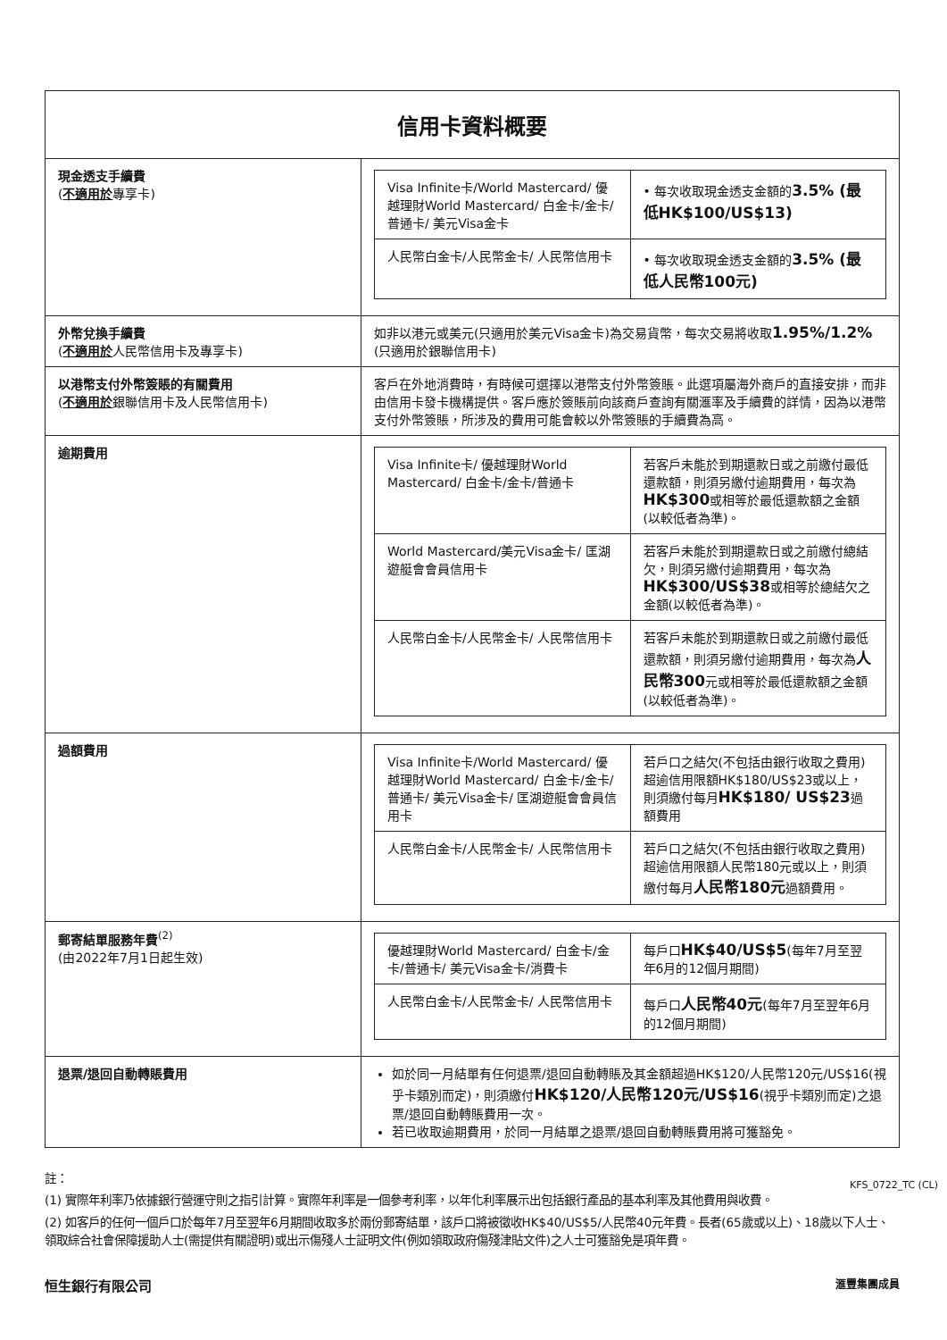| 信用卡資料概要 | |
| --- | --- |
| 現金透支手續費 ( 不適用於 專享卡) | / Visa Infinite卡/World Mastercard/ 優越理財World Mastercard/ 白金卡/金卡/普通卡/ 美元Visa金卡 / • 每次收取現金透支金額的 3.5% (最低HK$100/US$13) / / 人民幣白金卡/人民幣金卡/ 人民幣信用卡 / • 每次收取現金透支金額的 3.5% (最低人民幣100元) / |
| 外幣兌換手續費 ( 不適用於 人民幣信用卡及專享卡) | 如非以港元或美元(只適用於美元Visa金卡)為交易貨幣，每次交易將收取 1.95%/1.2% (只適用於銀聯信用卡) |
| 以港幣支付外幣簽賬的有關費用 ( 不適用於 銀聯信用卡及人民幣信用卡) | 客戶在外地消費時，有時候可選擇以港幣支付外幣簽賬。此選項屬海外商戶的直接安排，而非由信用卡發卡機構提供。客戶應於簽賬前向該商戶查詢有關滙率及手續費的詳情，因為以港幣支付外幣簽賬，所涉及的費用可能會較以外幣簽賬的手續費為高。 |
| 逾期費用 | / Visa Infinite卡/ 優越理財World Mastercard/ 白金卡/金卡/普通卡 / 若客戶未能於到期還款日或之前繳付最低還款額，則須另繳付逾期費用，每次為 HK$300 或相等於最低還款額之金額(以較低者為準)。 / / World Mastercard/美元Visa金卡/ 匡湖遊艇會會員信用卡 / 若客戶未能於到期還款日或之前繳付總結欠，則須另繳付逾期費用，每次為 HK$300/US$38 或相等於總結欠之金額(以較低者為準)。 / / 人民幣白金卡/人民幣金卡/ 人民幣信用卡 / 若客戶未能於到期還款日或之前繳付最低還款額，則須另繳付逾期費用，每次為 人民幣300 元或相等於最低還款額之金額(以較低者為準)。 / |
| 過額費用 | / Visa Infinite卡/World Mastercard/ 優越理財World Mastercard/ 白金卡/金卡/普通卡/ 美元Visa金卡/ 匡湖遊艇會會員信用卡 / 若戶口之結欠(不包括由銀行收取之費用)超逾信用限額HK$180/US$23或以上，則須繳付每月 HK$180/ US$23 過額費用 / / 人民幣白金卡/人民幣金卡/ 人民幣信用卡 / 若戶口之結欠(不包括由銀行收取之費用)超逾信用限額人民幣180元或以上，則須繳付每月 人民幣180元 過額費用。 / |
| 郵寄結單服務年費<sup>(2)</sup> (由2022年7月1日起生效) | / 優越理財World Mastercard/ 白金卡/金卡/普通卡/ 美元Visa金卡/消費卡 / 每戶口 HK$40/US$5 (每年7月至翌年6月的12個月期間) / / 人民幣白金卡/人民幣金卡/ 人民幣信用卡 / 每戶口 人民幣40元 (每年7月至翌年6月的12個月期間) / |
| 退票/退回自動轉賬費用 | 如於同一月結單有任何退票/退回自動轉賬及其金額超過HK$120/人民幣120元/US$16(視乎卡類別而定)，則須繳付 HK$120/人民幣120元/US$16 (視乎卡類別而定)之退票/退回自動轉賬費用一次。 若已收取逾期費用，於同一月結單之退票/退回自動轉賬費用將可獲豁免。 |
註：
(1) 實際年利率乃依據銀行營運守則之指引計算。實際年利率是一個參考利率，以年化利率展示出包括銀行產品的基本利率及其他費用與收費。
(2) 如客戶的任何一個戶口於每年7月至翌年6月期間收取多於兩份郵寄結單，該戶口將被徵收HK$40/US$5/人民幣40元年費。長者(65歲或以上)、18歲以下人士、領取綜合社會保障援助人士(需提供有關證明)或出示傷殘人士証明文件(例如領取政府傷殘津貼文件)之人士可獲豁免是項年費。
恒生銀行有限公司 滙豐集團成員
KFS_0722_TC (CL)